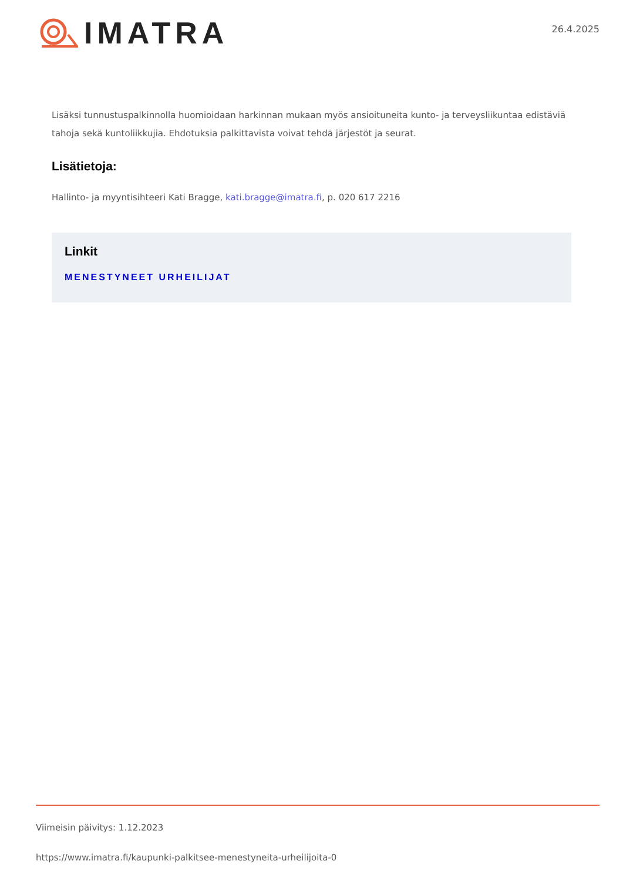IMATRA
26.4.2025
Lisäksi tunnustuspalkinnolla huomioidaan harkinnan mukaan myös ansioituneita kunto- ja terveysliikuntaa edistäviä tahoja sekä kuntoliikkujia. Ehdotuksia palkittavista voivat tehdä järjestöt ja seurat.
Lisätietoja:
Hallinto- ja myyntisihteeri Kati Bragge, kati.bragge@imatra.fi, p. 020 617 2216
Linkit
MENESTYNEET URHEILIJAT
Viimeisin päivitys: 1.12.2023
https://www.imatra.fi/kaupunki-palkitsee-menestyneita-urheilijoita-0